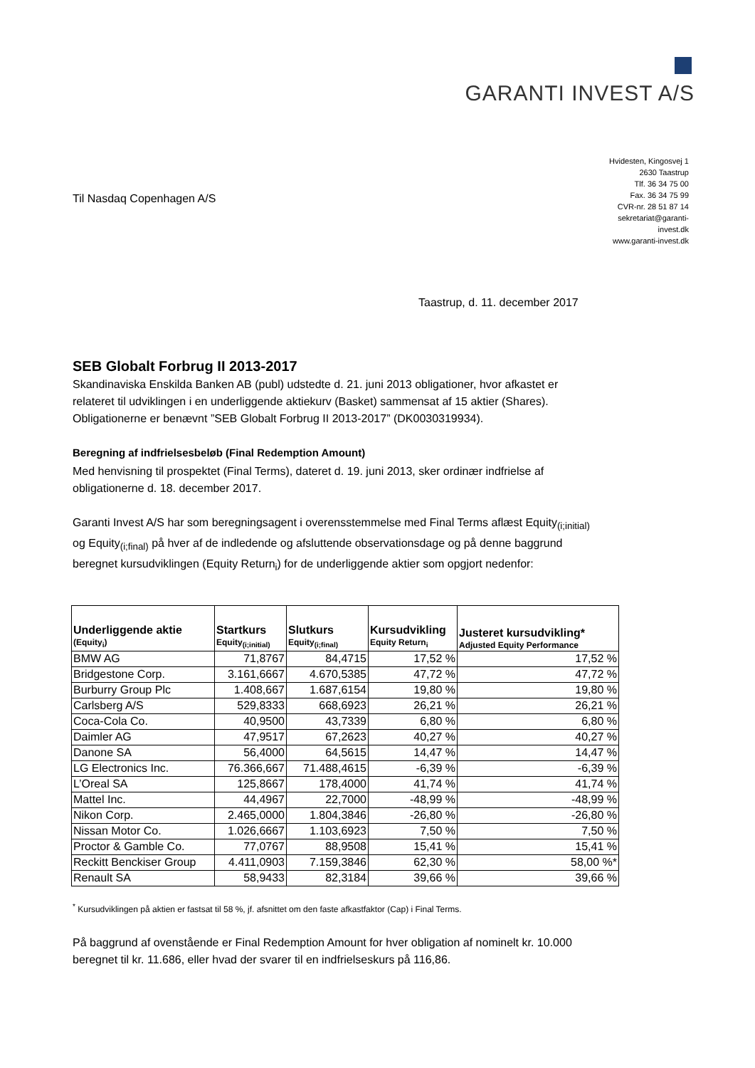GARANTI INVEST A/S
Til Nasdaq Copenhagen A/S
Hvidesten, Kingosvej 1
2630 Taastrup
Tlf. 36 34 75 00
Fax. 36 34 75 99
CVR-nr. 28 51 87 14
sekretariat@garanti-invest.dk
www.garanti-invest.dk
Taastrup, d. 11. december 2017
SEB Globalt Forbrug II 2013-2017
Skandinaviska Enskilda Banken AB (publ) udstedte d. 21. juni 2013 obligationer, hvor afkastet er relateret til udviklingen i en underliggende aktiekurv (Basket) sammensat af 15 aktier (Shares). Obligationerne er benævnt ”SEB Globalt Forbrug II 2013-2017” (DK0030319934).
Beregning af indfrielsesbeløb (Final Redemption Amount)
Med henvisning til prospektet (Final Terms), dateret d. 19. juni 2013, sker ordinær indfrielse af obligationerne d. 18. december 2017.
Garanti Invest A/S har som beregningsagent i overensstemmelse med Final Terms aflæst Equity<sub>(i;initial)</sub> og Equity<sub>(i;final)</sub> på hver af de indledende og afsluttende observationsdage og på denne baggrund beregnet kursudviklingen (Equity Return<sub>i</sub>) for de underliggende aktier som opgjort nedenfor:
| Underliggende aktie (Equity<sub>i</sub>) | Startkurs Equity<sub>(i;initial)</sub> | Slutkurs Equity<sub>(i;final)</sub> | Kursudvikling Equity Return<sub>i</sub> | Justeret kursudvikling* Adjusted Equity Performance |
| --- | --- | --- | --- | --- |
| BMW AG | 71,8767 | 84,4715 | 17,52 % | 17,52 % |
| Bridgestone Corp. | 3.161,6667 | 4.670,5385 | 47,72 % | 47,72 % |
| Burburry Group Plc | 1.408,667 | 1.687,6154 | 19,80 % | 19,80 % |
| Carlsberg A/S | 529,8333 | 668,6923 | 26,21 % | 26,21 % |
| Coca-Cola Co. | 40,9500 | 43,7339 | 6,80 % | 6,80 % |
| Daimler AG | 47,9517 | 67,2623 | 40,27 % | 40,27 % |
| Danone SA | 56,4000 | 64,5615 | 14,47 % | 14,47 % |
| LG Electronics Inc. | 76.366,667 | 71.488,4615 | -6,39 % | -6,39 % |
| L’Oreal SA | 125,8667 | 178,4000 | 41,74 % | 41,74 % |
| Mattel Inc. | 44,4967 | 22,7000 | -48,99 % | -48,99 % |
| Nikon Corp. | 2.465,0000 | 1.804,3846 | -26,80 % | -26,80 % |
| Nissan Motor Co. | 1.026,6667 | 1.103,6923 | 7,50 % | 7,50 % |
| Proctor & Gamble Co. | 77,0767 | 88,9508 | 15,41 % | 15,41 % |
| Reckitt Benckiser Group | 4.411,0903 | 7.159,3846 | 62,30 % | 58,00 %* |
| Renault SA | 58,9433 | 82,3184 | 39,66 % | 39,66 % |
<sup>*</sup> Kursudviklingen på aktien er fastsat til 58 %, jf. afsnittet om den faste afkastfaktor (Cap) i Final Terms.
På baggrund af ovenstående er Final Redemption Amount for hver obligation af nominelt kr. 10.000 beregnet til kr. 11.686, eller hvad der svarer til en indfrielseskurs på 116,86.